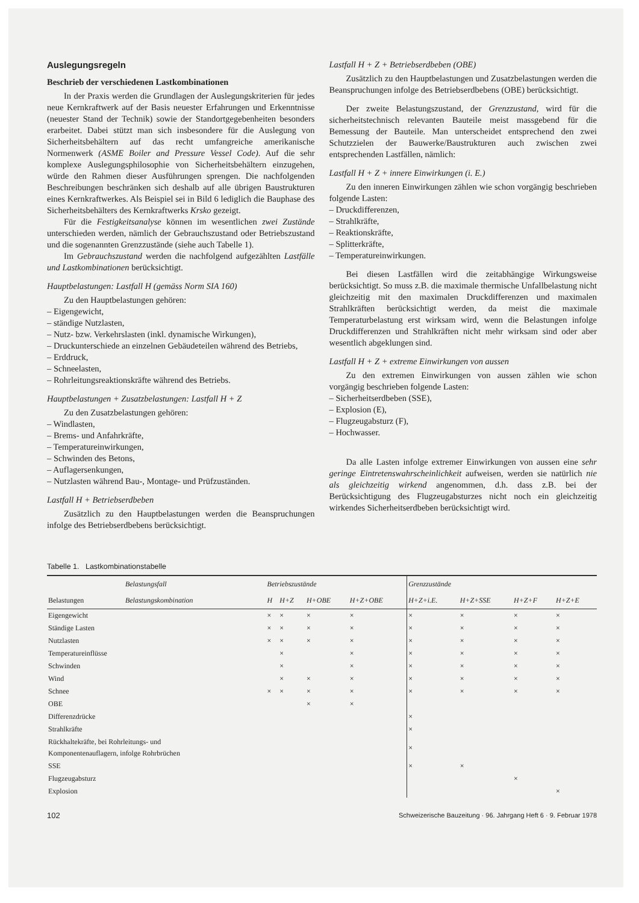Auslegungsregeln
Beschrieb der verschiedenen Lastkombinationen
In der Praxis werden die Grundlagen der Auslegungskriterien für jedes neue Kernkraftwerk auf der Basis neuester Erfahrungen und Erkenntnisse (neuester Stand der Technik) sowie der Standortgegebenheiten besonders erarbeitet. Dabei stützt man sich insbesondere für die Auslegung von Sicherheitsbehältern auf das recht umfangreiche amerikanische Normenwerk (ASME Boiler and Pressure Vessel Code). Auf die sehr komplexe Auslegungsphilosophie von Sicherheitsbehältern einzugehen, würde den Rahmen dieser Ausführungen sprengen. Die nachfolgenden Beschreibungen beschränken sich deshalb auf alle übrigen Baustrukturen eines Kernkraftwerkes. Als Beispiel sei in Bild 6 lediglich die Bauphase des Sicherheitsbehälters des Kernkraftwerks Krsko gezeigt.
Für die Festigkeitsanalyse können im wesentlichen zwei Zustände unterschieden werden, nämlich der Gebrauchszustand oder Betriebszustand und die sogenannten Grenzzustände (siehe auch Tabelle 1).
Im Gebrauchszustand werden die nachfolgend aufgezählten Lastfälle und Lastkombinationen berücksichtigt.
Hauptbelastungen: Lastfall H (gemäss Norm SIA 160)
Zu den Hauptbelastungen gehören:
– Eigengewicht,
– ständige Nutzlasten,
– Nutz- bzw. Verkehrslasten (inkl. dynamische Wirkungen),
– Druckunterschiede an einzelnen Gebäudeteilen während des Betriebs,
– Erddruck,
– Schneelasten,
– Rohrleitungsreaktionskräfte während des Betriebs.
Hauptbelastungen + Zusatzbelastungen: Lastfall H + Z
Zu den Zusatzbelastungen gehören:
– Windlasten,
– Brems- und Anfahrkräfte,
– Temperatureinwirkungen,
– Schwinden des Betons,
– Auflagersenkungen,
– Nutzlasten während Bau-, Montage- und Prüfzuständen.
Lastfall H + Betriebserdbeben
Zusätzlich zu den Hauptbelastungen werden die Beanspruchungen infolge des Betriebserdbebens berücksichtigt.
Lastfall H + Z + Betriebserdbeben (OBE)
Zusätzlich zu den Hauptbelastungen und Zusatzbelastungen werden die Beanspruchungen infolge des Betriebserdbebens (OBE) berücksichtigt.
Der zweite Belastungszustand, der Grenzzustand, wird für die sicherheitstechnisch relevanten Bauteile meist massgebend für die Bemessung der Bauteile. Man unterscheidet entsprechend den zwei Schutzzielen der Bauwerke/Baustrukturen auch zwischen zwei entsprechenden Lastfällen, nämlich:
Lastfall H + Z + innere Einwirkungen (i. E.)
Zu den inneren Einwirkungen zählen wie schon vorgängig beschrieben folgende Lasten:
– Druckdifferenzen,
– Strahlkräfte,
– Reaktionskräfte,
– Splitterkräfte,
– Temperatureinwirkungen.
Bei diesen Lastfällen wird die zeitabhängige Wirkungsweise berücksichtigt. So muss z.B. die maximale thermische Unfallbelastung nicht gleichzeitig mit den maximalen Druckdifferenzen und maximalen Strahlkräften berücksichtigt werden, da meist die maximale Temperaturbelastung erst wirksam wird, wenn die Belastungen infolge Druckdifferenzen und Strahlkräften nicht mehr wirksam sind oder aber wesentlich abgeklungen sind.
Lastfall H + Z + extreme Einwirkungen von aussen
Zu den extremen Einwirkungen von aussen zählen wie schon vorgängig beschrieben folgende Lasten:
– Sicherheitserdbeben (SSE),
– Explosion (E),
– Flugzeugabsturz (F),
– Hochwasser.
Da alle Lasten infolge extremer Einwirkungen von aussen eine sehr geringe Eintretenswahrscheinlichkeit aufweisen, werden sie natürlich nie als gleichzeitig wirkend angenommen, d.h. dass z.B. bei der Berücksichtigung des Flugzeugabsturzes nicht noch ein gleichzeitig wirkendes Sicherheitserdbeben berücksichtigt wird.
Tabelle 1. Lastkombinationstabelle
| | Belastungsfall | Betriebszustände | | | | Grenzzustände | | | |
| --- | --- | --- | --- | --- | --- | --- | --- | --- | --- |
| Belastungen | Belastungskombination | H | H+Z | H+OBE | H+Z+OBE | H+Z+i.E. | H+Z+SSE | H+Z+F | H+Z+E |
| Eigengewicht | | × | × | × | × | × | × | × | × |
| Ständige Lasten | | × | × | × | × | × | × | × | × |
| Nutzlasten | | × | × | × | × | × | × | × | × |
| Temperatureinflüsse | | | × | | × | × | × | × | × |
| Schwinden | | | × | | × | × | × | × | × |
| Wind | | | × | × | × | × | × | × | × |
| Schnee | | × | × | × | × | × | × | × | × |
| OBE | | | | × | × | | | | |
| Differenzdrücke | | | | | | × | | | |
| Strahlkräfte | | | | | | × | | | |
| Rückhaltekräfte, bei Rohrleitungs- und Komponentenauflagern, infolge Rohrbrüchen | | | | | | × | | | |
| SSE | | | | | | × | × | | |
| Flugzeugabsturz | | | | | | | | × | |
| Explosion | | | | | | | | | × |
102 Schweizerische Bauzeitung · 96. Jahrgang Heft 6 · 9. Februar 1978